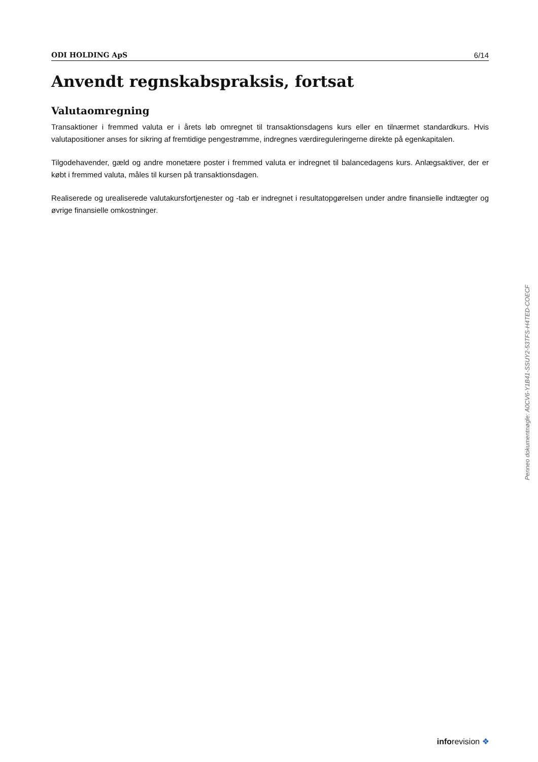ODI HOLDING ApS 6/14
Anvendt regnskabspraksis, fortsat
Valutaomregning
Transaktioner i fremmed valuta er i årets løb omregnet til transaktionsdagens kurs eller en tilnærmet standardkurs. Hvis valutapositioner anses for sikring af fremtidige pengestrømme, indregnes værdireguleringerne direkte på egenkapitalen.
Tilgodehavender, gæld og andre monetære poster i fremmed valuta er indregnet til balancedagens kurs. Anlægsaktiver, der er købt i fremmed valuta, måles til kursen på transaktionsdagen.
Realiserede og urealiserede valutakursfortjenester og -tab er indregnet i resultatopgørelsen under andre finansielle indtægter og øvrige finansielle omkostninger.
Penneo dokumentnøgle: A0CV6-Y1B41-SSUY2-53TFS-H4TED-COECF
inforevision ❖